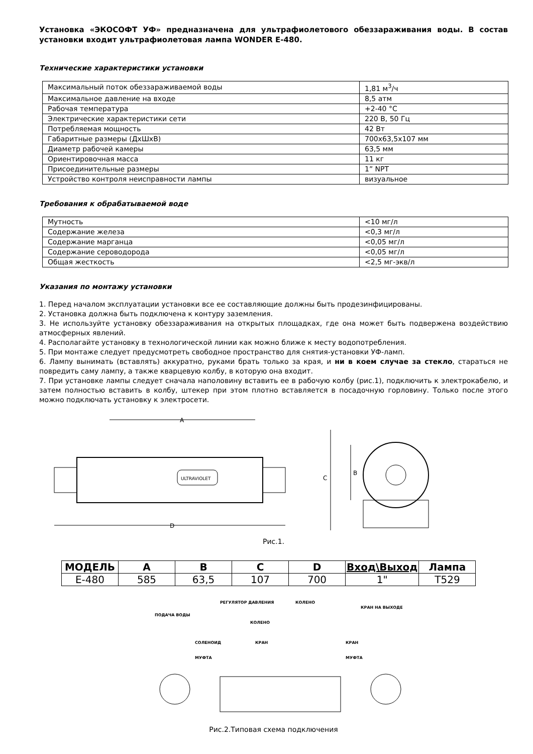Установка «ЭКОСОФТ УФ» предназначена для ультрафиолетового обеззараживания воды. В состав установки входит ультрафиолетовая лампа WONDER E-480.
Технические характеристики установки
| Максимальный поток обеззараживаемой воды | 1,81 м<sup>3</sup>/ч |
| Максимальное давление на входе | 8,5 атм |
| Рабочая температура | +2-40 °С |
| Электрические характеристики сети | 220 В, 50 Гц |
| Потребляемая мощность | 42 Вт |
| Габаритные размеры (ДхШхВ) | 700х63,5х107 мм |
| Диаметр рабочей камеры | 63,5 мм |
| Ориентировочная масса | 11 кг |
| Присоединительные размеры | 1” NPT |
| Устройство контроля неисправности лампы | визуальное |
Требования к обрабатываемой воде
| Мутность | <10 мг/л |
| Содержание железа | <0,3 мг/л |
| Содержание марганца | <0,05 мг/л |
| Содержание сероводорода | <0,05 мг/л |
| Общая жесткость | <2,5 мг-экв/л |
Указания по монтажу установки
1. Перед началом эксплуатации установки все ее составляющие должны быть продезинфицированы.
2. Установка должна быть подключена к контуру заземления.
3. Не используйте установку обеззараживания на открытых площадках, где она может быть подвержена воздействию атмосферных явлений.
4. Располагайте установку в технологической линии как можно ближе к месту водопотребления.
5. При монтаже следует предусмотреть свободное пространство для снятия-установки УФ-ламп.
6. Лампу вынимать (вставлять) аккуратно, руками брать только за края, и ни в коем случае за стекло, стараться не повредить саму лампу, а также кварцевую колбу, в которую она входит.
7. При установке лампы следует сначала наполовину вставить ее в рабочую колбу (рис.1), подключить к электрокабелю, и затем полностью вставить в колбу, штекер при этом плотно вставляется в посадочную горловину. Только после этого можно подключать установку к электросети.
A
ULTRAVIOLET
D
C
B
Рис.1.
| МОДЕЛЬ | A | B | C | D | Вход\Выход | Лампа |
| --- | --- | --- | --- | --- | --- | --- |
| E-480 | 585 | 63,5 | 107 | 700 | 1" | T529 |
ПОДАЧА ВОДЫ
РЕГУЛЯТОР ДАВЛЕНИЯ
КОЛЕНО
СОЛЕНОИД
КРАН
МУФТА
КОЛЕНО
КРАН НА ВЫХОДЕ
КРАН
МУФТА
Рис.2.Типовая схема подключения